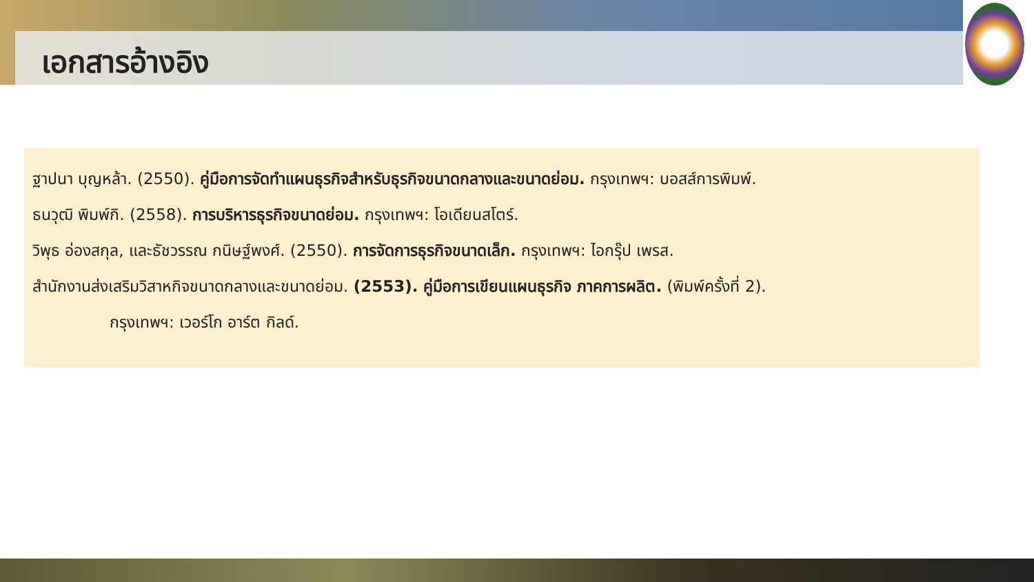เอกสารอ้างอิง
ฐาปนา บุญหล้า. (2550). คู่มือการจัดทำแผนธุรกิจสำหรับธุรกิจขนาดกลางและขนาดย่อม. กรุงเทพฯ: บอสส์การพิมพ์.
ธนวุฒิ พิมพ์กิ. (2558). การบริหารธุรกิจขนาดย่อม. กรุงเทพฯ: โอเดียนสโตร์.
วิพุธ อ่องสกุล, และธัชวรรณ กนิษฐ์พงศ์. (2550). การจัดการธุรกิจขนาดเล็ก. กรุงเทพฯ: ไอกรุ๊ป เพรส.
สำนักงานส่งเสริมวิสาหกิจขนาดกลางและขนาดย่อม. (2553). คู่มือการเขียนแผนธุรกิจ ภาคการผลิต. (พิมพ์ครั้งที่ 2).
กรุงเทพฯ: เวอร์โก อาร์ต กิลด์.